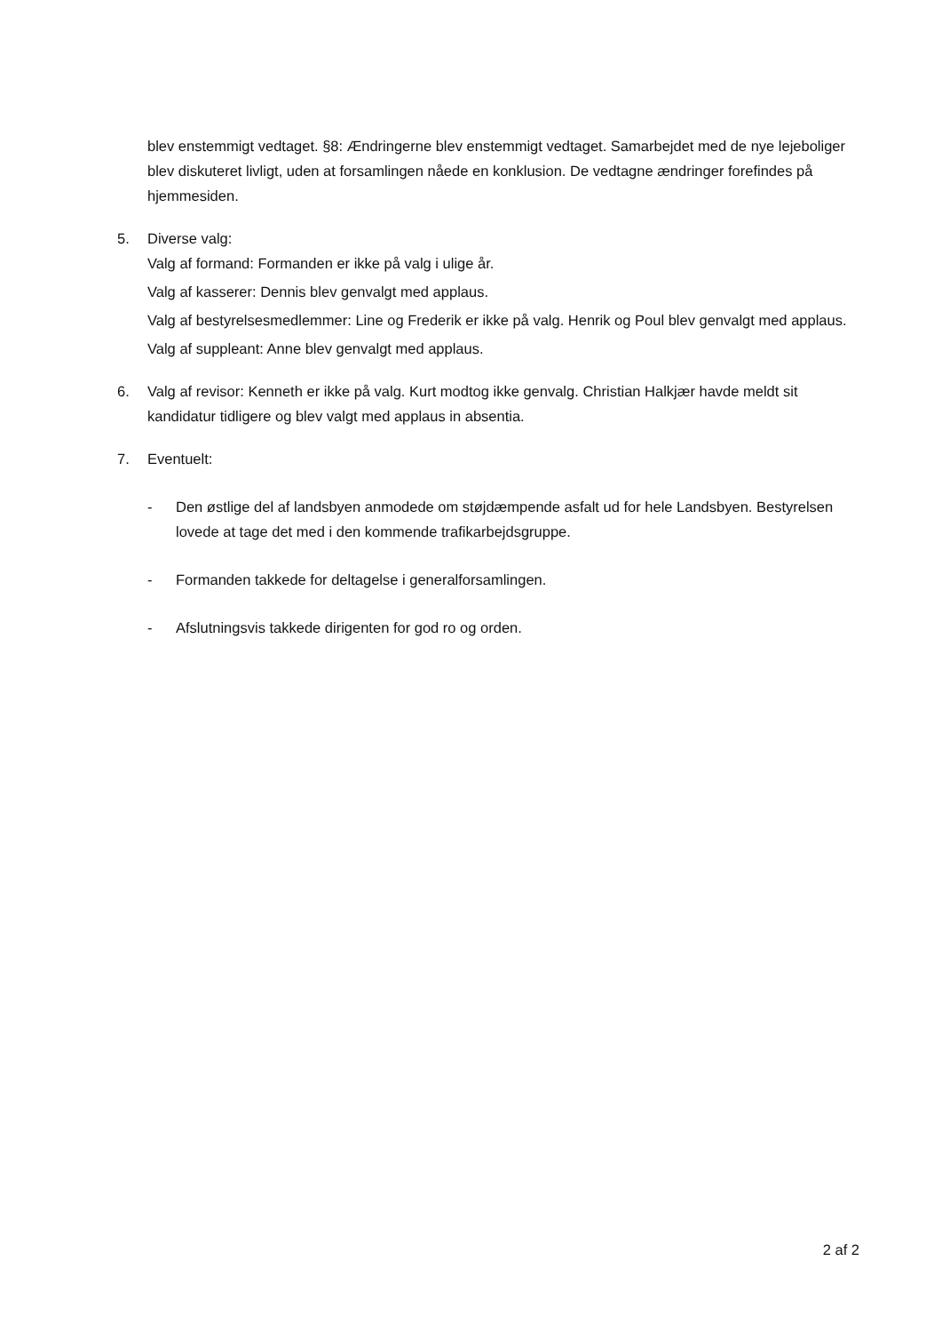blev enstemmigt vedtaget. §8: Ændringerne blev enstemmigt vedtaget. Samarbejdet med de nye lejeboliger blev diskuteret livligt, uden at forsamlingen nåede en konklusion. De vedtagne ændringer forefindes på hjemmesiden.
5. Diverse valg:
Valg af formand: Formanden er ikke på valg i ulige år.
Valg af kasserer: Dennis blev genvalgt med applaus.
Valg af bestyrelsesmedlemmer: Line og Frederik er ikke på valg. Henrik og Poul blev genvalgt med applaus.
Valg af suppleant: Anne blev genvalgt med applaus.
6. Valg af revisor: Kenneth er ikke på valg. Kurt modtog ikke genvalg. Christian Halkjær havde meldt sit kandidatur tidligere og blev valgt med applaus in absentia.
7. Eventuelt:
- Den østlige del af landsbyen anmodede om støjdæmpende asfalt ud for hele Landsbyen. Bestyrelsen lovede at tage det med i den kommende trafikarbejdsgruppe.
- Formanden takkede for deltagelse i generalforsamlingen.
- Afslutningsvis takkede dirigenten for god ro og orden.
2 af 2